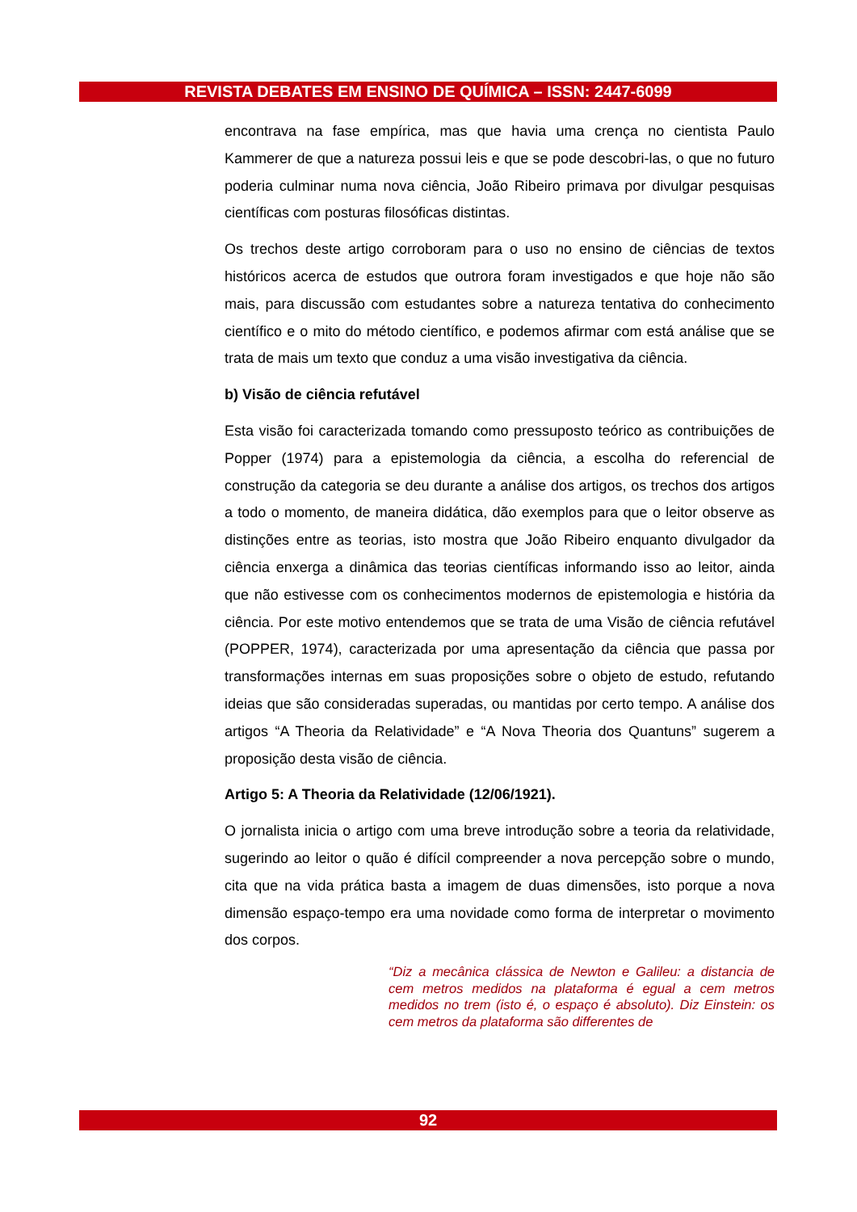REVISTA DEBATES EM ENSINO DE QUÍMICA – ISSN: 2447-6099
encontrava na fase empírica, mas que havia uma crença no cientista Paulo Kammerer de que a natureza possui leis e que se pode descobri-las, o que no futuro poderia culminar numa nova ciência, João Ribeiro primava por divulgar pesquisas científicas com posturas filosóficas distintas.
Os trechos deste artigo corroboram para o uso no ensino de ciências de textos históricos acerca de estudos que outrora foram investigados e que hoje não são mais, para discussão com estudantes sobre a natureza tentativa do conhecimento científico e o mito do método científico, e podemos afirmar com está análise que se trata de mais um texto que conduz a uma visão investigativa da ciência.
b) Visão de ciência refutável
Esta visão foi caracterizada tomando como pressuposto teórico as contribuições de Popper (1974) para a epistemologia da ciência, a escolha do referencial de construção da categoria se deu durante a análise dos artigos, os trechos dos artigos a todo o momento, de maneira didática, dão exemplos para que o leitor observe as distinções entre as teorias, isto mostra que João Ribeiro enquanto divulgador da ciência enxerga a dinâmica das teorias científicas informando isso ao leitor, ainda que não estivesse com os conhecimentos modernos de epistemologia e história da ciência. Por este motivo entendemos que se trata de uma Visão de ciência refutável (POPPER, 1974), caracterizada por uma apresentação da ciência que passa por transformações internas em suas proposições sobre o objeto de estudo, refutando ideias que são consideradas superadas, ou mantidas por certo tempo. A análise dos artigos “A Theoria da Relatividade” e “A Nova Theoria dos Quantuns” sugerem a proposição desta visão de ciência.
Artigo 5: A Theoria da Relatividade (12/06/1921).
O jornalista inicia o artigo com uma breve introdução sobre a teoria da relatividade, sugerindo ao leitor o quão é difícil compreender a nova percepção sobre o mundo, cita que na vida prática basta a imagem de duas dimensões, isto porque a nova dimensão espaço-tempo era uma novidade como forma de interpretar o movimento dos corpos.
“Diz a mecânica clássica de Newton e Galileu: a distancia de cem metros medidos na plataforma é egual a cem metros medidos no trem (isto é, o espaço é absoluto). Diz Einstein: os cem metros da plataforma são differentes de
92